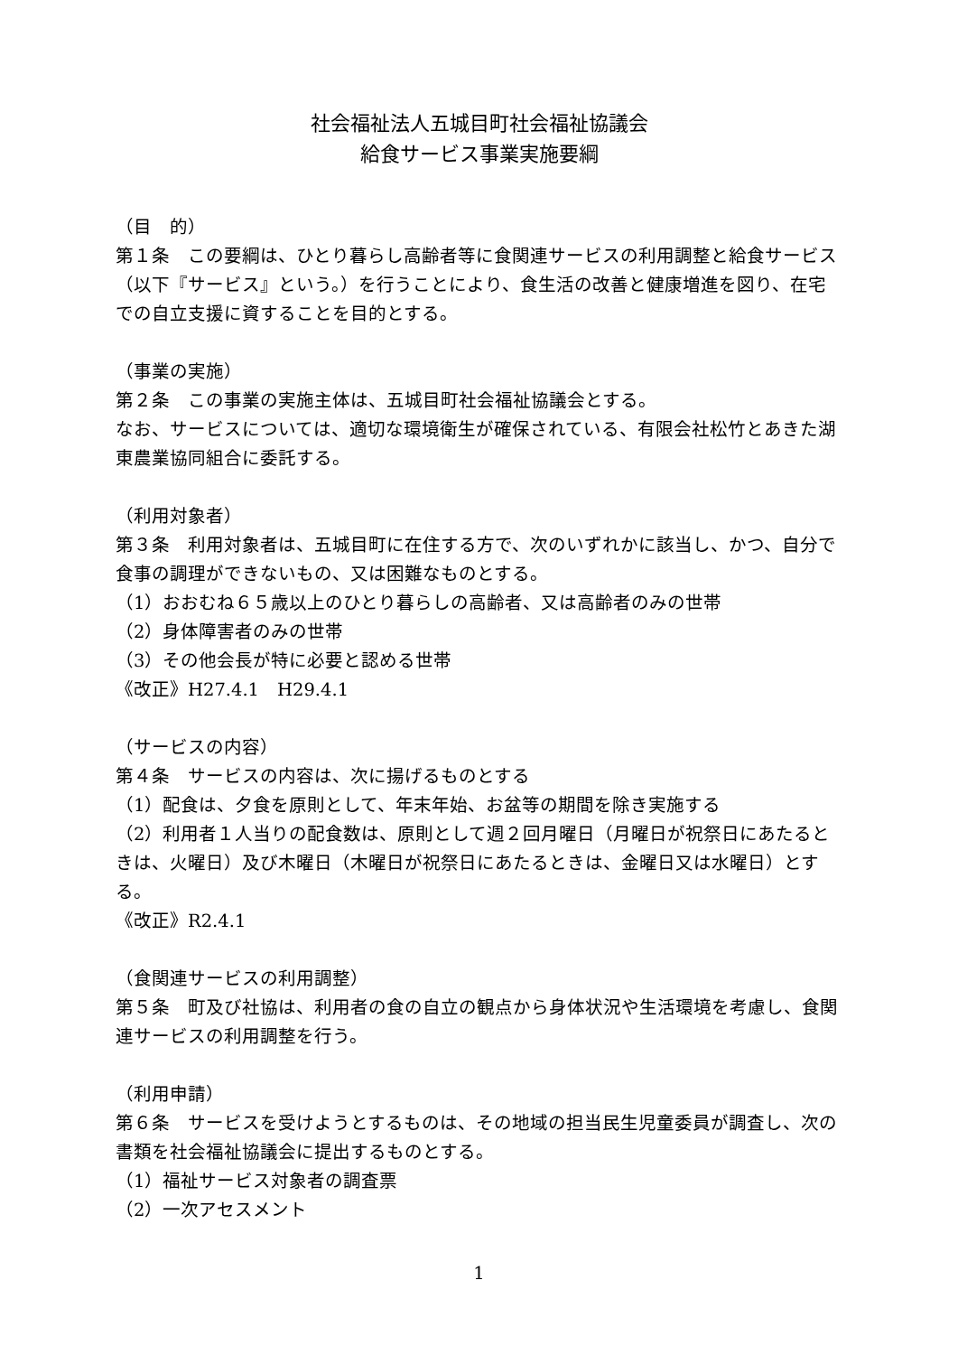社会福祉法人五城目町社会福祉協議会
給食サービス事業実施要綱
（目　的）
第１条　この要綱は、ひとり暮らし高齢者等に食関連サービスの利用調整と給食サービス（以下『サービス』という。）を行うことにより、食生活の改善と健康増進を図り、在宅での自立支援に資することを目的とする。
（事業の実施）
第２条　この事業の実施主体は、五城目町社会福祉協議会とする。
なお、サービスについては、適切な環境衛生が確保されている、有限会社松竹とあきた湖東農業協同組合に委託する。
（利用対象者）
第３条　利用対象者は、五城目町に在住する方で、次のいずれかに該当し、かつ、自分で食事の調理ができないもの、又は困難なものとする。
（1）おおむね６５歳以上のひとり暮らしの高齢者、又は高齢者のみの世帯
（2）身体障害者のみの世帯
（3）その他会長が特に必要と認める世帯
《改正》H27.4.1　H29.4.1
（サービスの内容）
第４条　サービスの内容は、次に揚げるものとする
（1）配食は、夕食を原則として、年末年始、お盆等の期間を除き実施する
（2）利用者１人当りの配食数は、原則として週２回月曜日（月曜日が祝祭日にあたるときは、火曜日）及び木曜日（木曜日が祝祭日にあたるときは、金曜日又は水曜日）とする。
《改正》R2.4.1
（食関連サービスの利用調整）
第５条　町及び社協は、利用者の食の自立の観点から身体状況や生活環境を考慮し、食関連サービスの利用調整を行う。
（利用申請）
第６条　サービスを受けようとするものは、その地域の担当民生児童委員が調査し、次の書類を社会福祉協議会に提出するものとする。
（1）福祉サービス対象者の調査票
（2）一次アセスメント
1